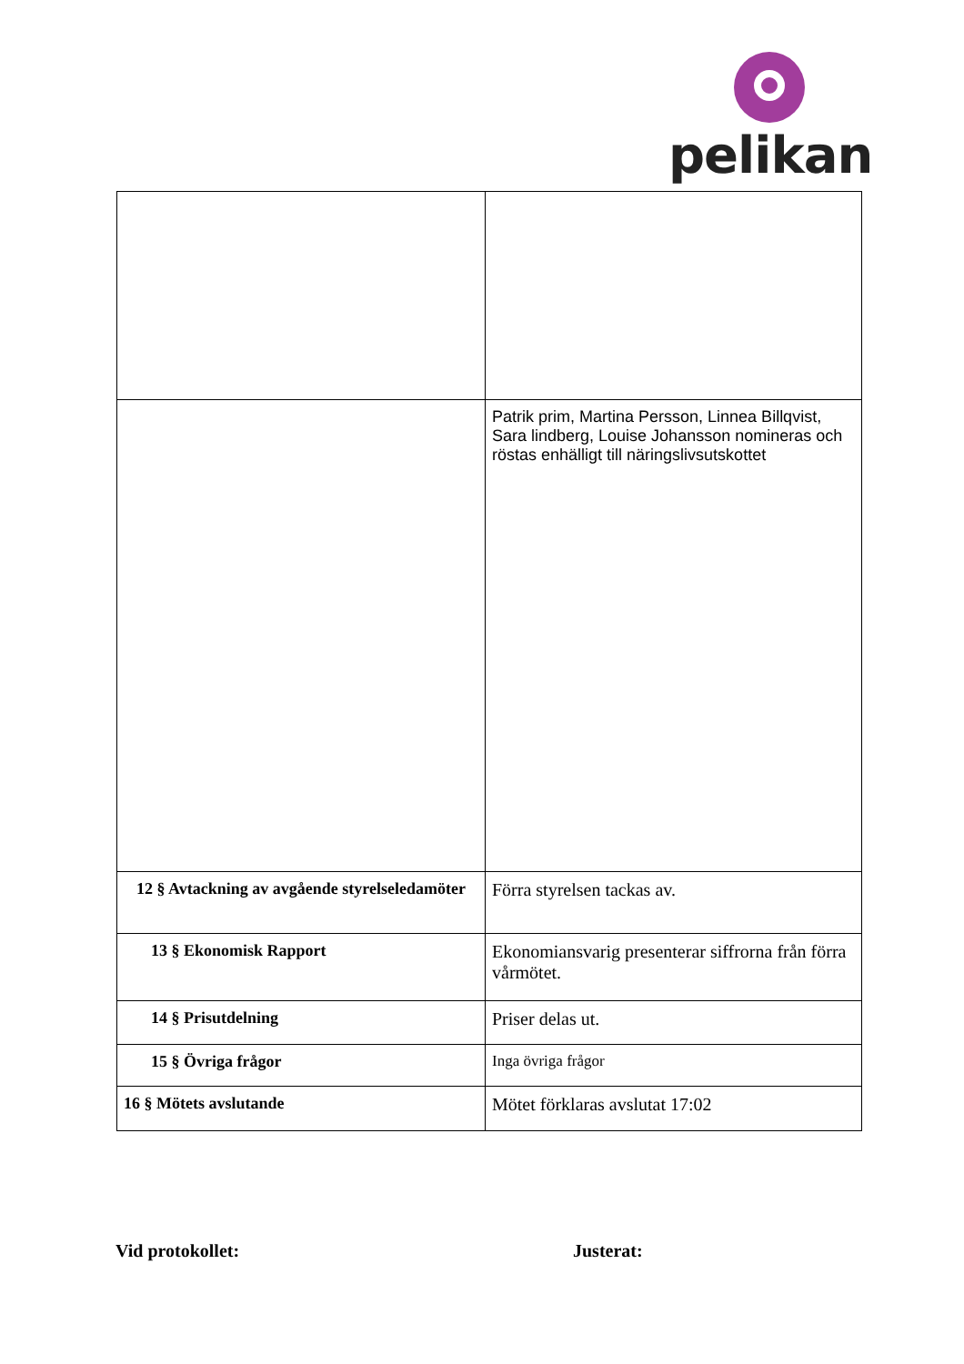pelikan
| | Patrik prim, Martina Persson, Linnea Billqvist, Sara lindberg, Louise Johansson nomineras och röstas enhälligt till näringslivsutskottet |
| 12 § Avtackning av avgående styrelseledamöter | Förra styrelsen tackas av. |
| 13 § Ekonomisk Rapport | Ekonomiansvarig presenterar siffrorna från förra vårmötet. |
| 14 § Prisutdelning | Priser delas ut. |
| 15 § Övriga frågor | Inga övriga frågor |
| 16 § Mötets avslutande | Mötet förklaras avslutat 17:02 |
Vid protokollet: Justerat: